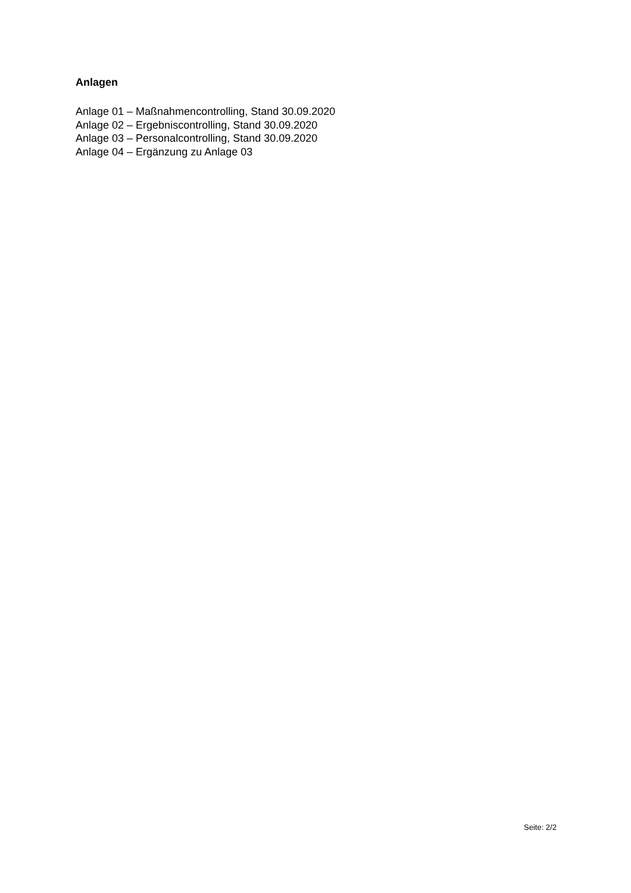Anlagen
Anlage 01 – Maßnahmencontrolling, Stand 30.09.2020
Anlage 02 – Ergebniscontrolling, Stand 30.09.2020
Anlage 03 – Personalcontrolling, Stand 30.09.2020
Anlage 04 – Ergänzung zu Anlage 03
Seite: 2/2